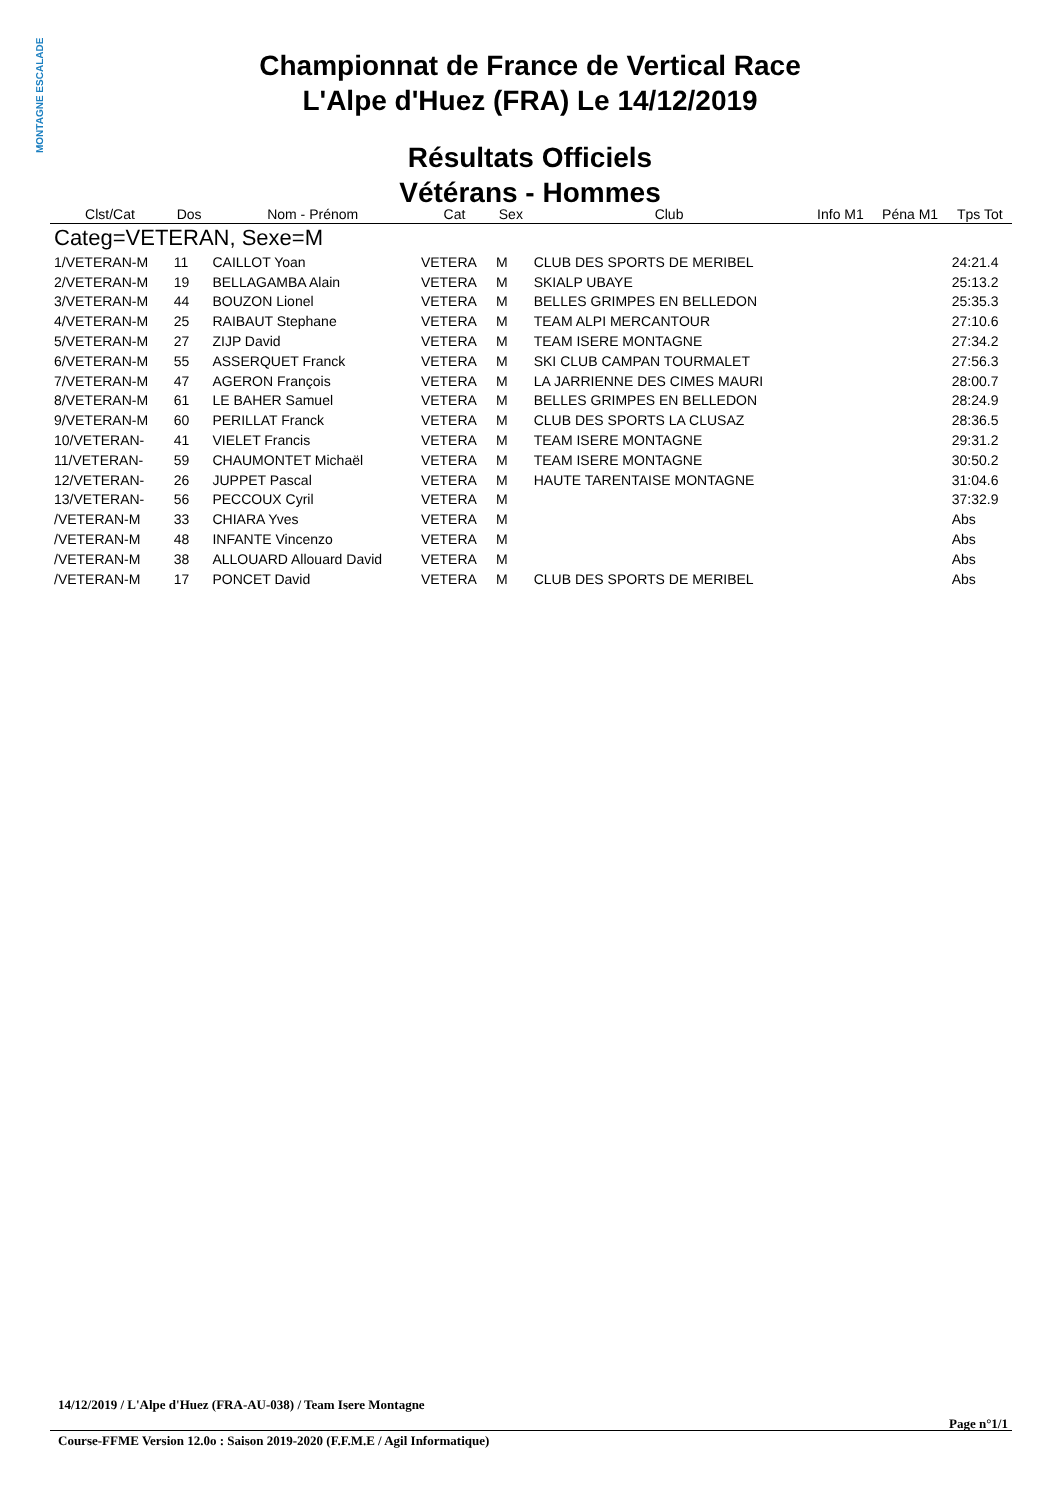MONTAGNE ESCALADE
Championnat de France de Vertical Race
L'Alpe d'Huez (FRA) Le 14/12/2019
Résultats Officiels
Vétérans - Hommes
| Clst/Cat | Dos | Nom - Prénom | Cat | Sex | Club | Info M1 | Péna M1 | Tps Tot |
| --- | --- | --- | --- | --- | --- | --- | --- | --- |
| Categ=VETERAN, Sexe=M | | | | | | | | |
| 1/VETERAN-M | 11 | CAILLOT Yoan | VETERA | M | CLUB DES SPORTS DE MERIBEL | | | 24:21.4 |
| 2/VETERAN-M | 19 | BELLAGAMBA Alain | VETERA | M | SKIALP UBAYE | | | 25:13.2 |
| 3/VETERAN-M | 44 | BOUZON Lionel | VETERA | M | BELLES GRIMPES EN BELLEDON | | | 25:35.3 |
| 4/VETERAN-M | 25 | RAIBAUT Stephane | VETERA | M | TEAM ALPI MERCANTOUR | | | 27:10.6 |
| 5/VETERAN-M | 27 | ZIJP David | VETERA | M | TEAM ISERE MONTAGNE | | | 27:34.2 |
| 6/VETERAN-M | 55 | ASSERQUET Franck | VETERA | M | SKI CLUB CAMPAN TOURMALET | | | 27:56.3 |
| 7/VETERAN-M | 47 | AGERON François | VETERA | M | LA JARRIENNE DES CIMES MAURI | | | 28:00.7 |
| 8/VETERAN-M | 61 | LE BAHER Samuel | VETERA | M | BELLES GRIMPES EN BELLEDON | | | 28:24.9 |
| 9/VETERAN-M | 60 | PERILLAT Franck | VETERA | M | CLUB DES SPORTS LA CLUSAZ | | | 28:36.5 |
| 10/VETERAN- | 41 | VIELET Francis | VETERA | M | TEAM ISERE MONTAGNE | | | 29:31.2 |
| 11/VETERAN- | 59 | CHAUMONTET Michaël | VETERA | M | TEAM ISERE MONTAGNE | | | 30:50.2 |
| 12/VETERAN- | 26 | JUPPET Pascal | VETERA | M | HAUTE TARENTAISE MONTAGNE | | | 31:04.6 |
| 13/VETERAN- | 56 | PECCOUX Cyril | VETERA | M | | | | 37:32.9 |
| /VETERAN-M | 33 | CHIARA Yves | VETERA | M | | | | Abs |
| /VETERAN-M | 48 | INFANTE Vincenzo | VETERA | M | | | | Abs |
| /VETERAN-M | 38 | ALLOUARD Allouard David | VETERA | M | | | | Abs |
| /VETERAN-M | 17 | PONCET David | VETERA | M | CLUB DES SPORTS DE MERIBEL | | | Abs |
14/12/2019 / L'Alpe d'Huez (FRA-AU-038) / Team Isere Montagne
Page n°1/1
Course-FFME Version 12.0o : Saison 2019-2020 (F.F.M.E / Agil Informatique)